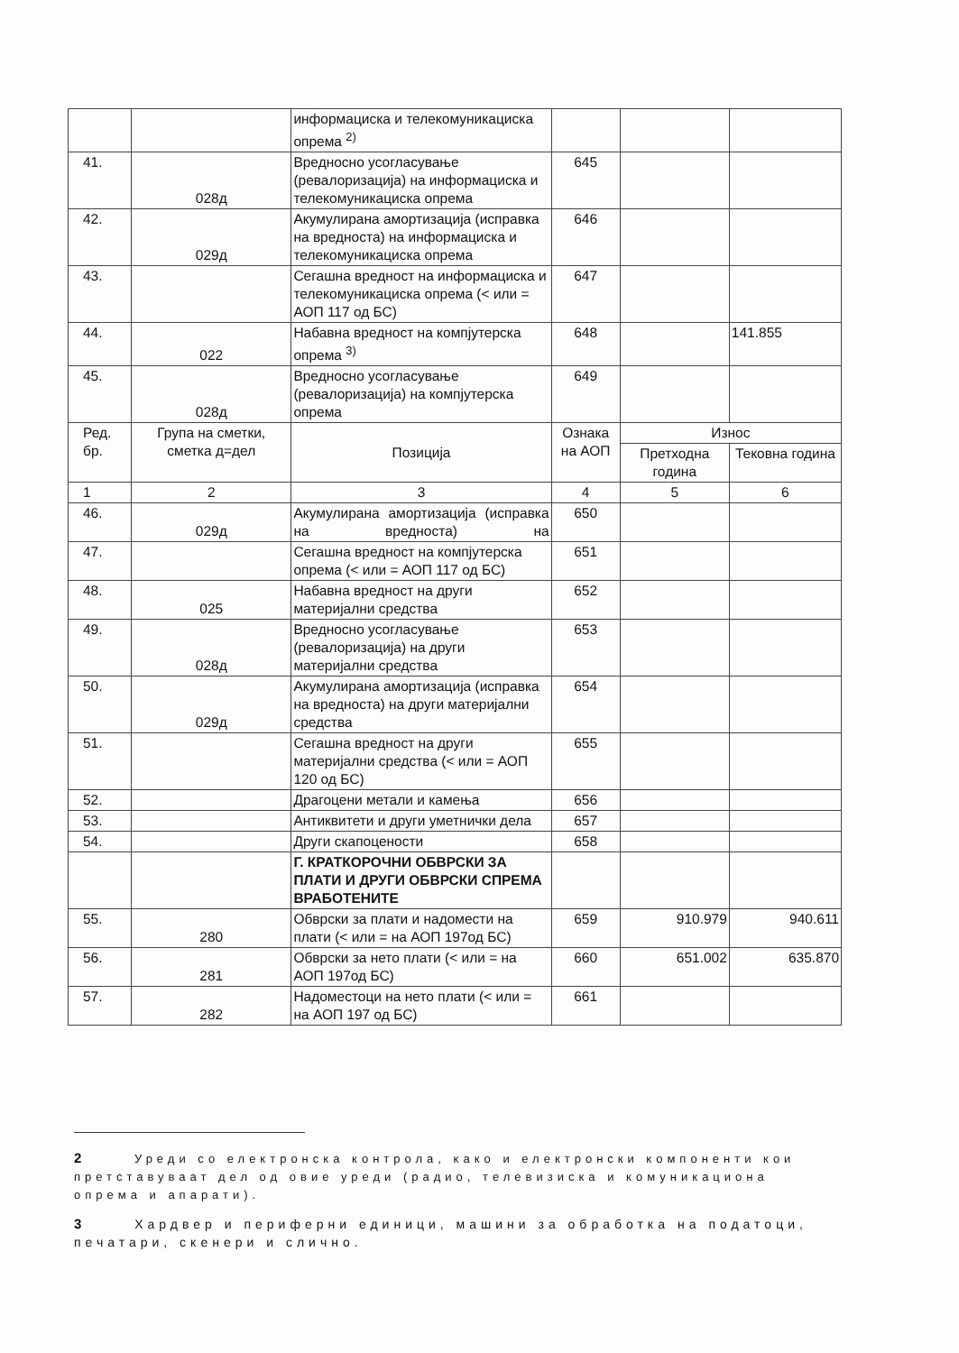| | | информациска и телекомуникациска опрема <sup>2)</sup> | | | |
| 41. | 028д | Вредносно усогласување (ревалоризација) на информациска и телекомуникациска опрема | 645 | | |
| 42. | 029д | Акумулирана амортизација (исправка на вредноста) на информациска и телекомуникациска опрема | 646 | | |
| 43. | | Сегашна вредност на информациска и телекомуникациска опрема (< или = АОП 117 од БС) | 647 | | |
| 44. | 022 | Набавна вредност на компјутерска опрема <sup>3)</sup> | 648 | | 141.855 |
| 45. | 028д | Вредносно усогласување (ревалоризација) на компјутерска опрема | 649 | | |
| Ред. бр. | Група на сметки, сметка д=дел | Позиција | Ознака на АОП | Износ | |
| | | | | Претходна година | Тековна година |
| 1 | 2 | 3 | 4 | 5 | 6 |
| 46. | 029д | Акумулирана амортизација (исправка на вредноста) на | 650 | | |
| 47. | | Сегашна вредност на компјутерска опрема (< или = АОП 117 од БС) | 651 | | |
| 48. | 025 | Набавна вредност на други материјални средства | 652 | | |
| 49. | 028д | Вредносно усогласување (ревалоризација) на други материјални средства | 653 | | |
| 50. | 029д | Акумулирана амортизација (исправка на вредноста) на други материјални средства | 654 | | |
| 51. | | Сегашна вредност на други материјални средства (< или = АОП 120 од БС) | 655 | | |
| 52. | | Драгоцени метали и камења | 656 | | |
| 53. | | Антиквитети и други уметнички дела | 657 | | |
| 54. | | Други скапоцености | 658 | | |
| | | Г. КРАТКОРОЧНИ ОБВРСКИ ЗА ПЛАТИ И ДРУГИ ОБВРСКИ СПРЕМА ВРАБОТЕНИТЕ | | | |
| 55. | 280 | Обврски за плати и надомести на плати (< или = на АОП 197од БС) | 659 | 910.979 | 940.611 |
| 56. | 281 | Обврски за нето плати (< или = на АОП 197од БС) | 660 | 651.002 | 635.870 |
| 57. | 282 | Надоместоци на нето плати (< или = на АОП 197 од БС) | 661 | | |
2 Уреди со електронска контрола, како и електронски компоненти кои претставуваат дел од овие уреди (радио, телевизиска и комуникациона опрема и апарати).
3 Хардвер и периферни единици, машини за обработка на податоци, печатари, скенери и слично.